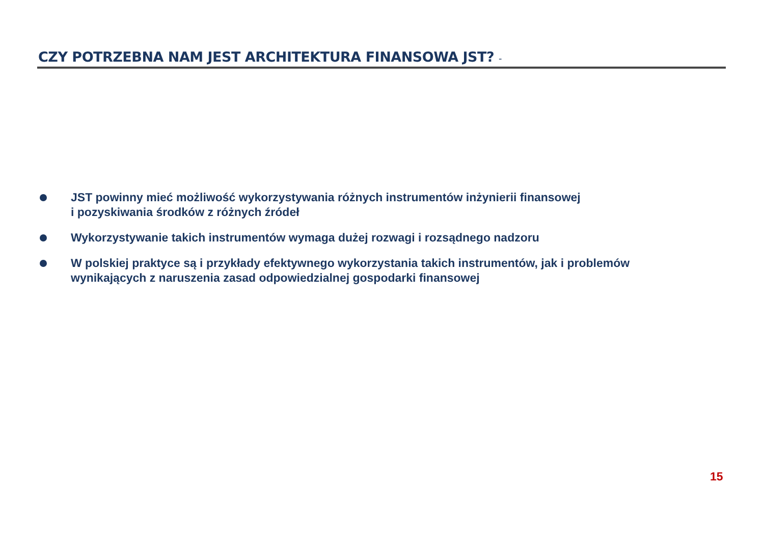CZY POTRZEBNA NAM JEST ARCHITEKTURA FINANSOWA JST? -
JST powinny mieć możliwość wykorzystywania różnych instrumentów inżynierii finansowej
i pozyskiwania środków z różnych źródeł
Wykorzystywanie takich instrumentów wymaga dużej rozwagi i rozsądnego nadzoru
W polskiej praktyce są i przykłady efektywnego wykorzystania takich instrumentów, jak i problemów wynikających z naruszenia zasad odpowiedzialnej gospodarki finansowej
15